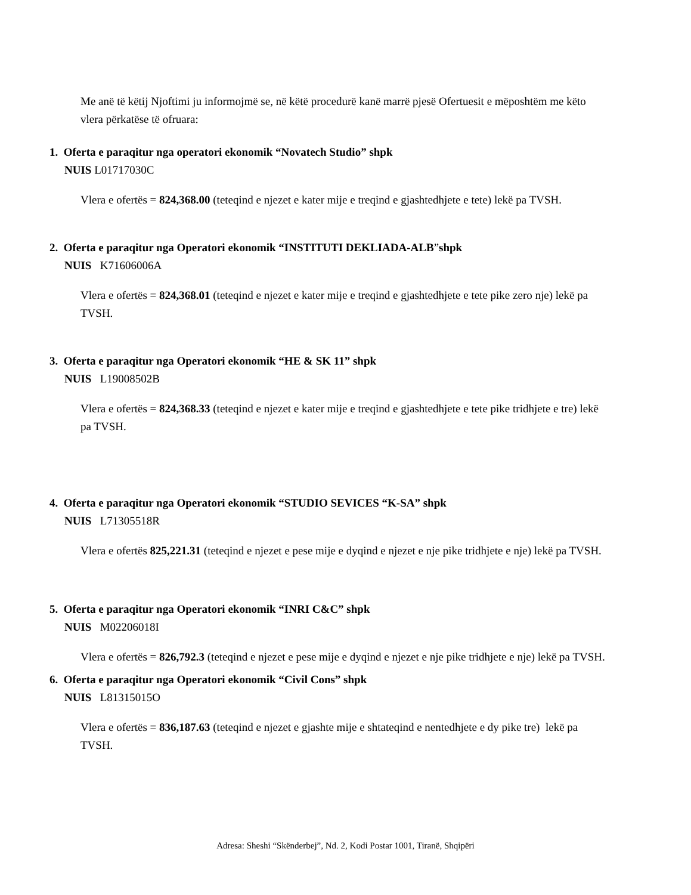Me anë të këtij Njoftimi ju informojmë se, në këtë procedurë kanë marrë pjesë Ofertuesit e mëposhtëm me këto vlera përkatëse të ofruara:
1. Oferta e paraqitur nga operatori ekonomik “Novatech Studio” shpk
NUIS L01717030C
Vlera e ofertës = 824,368.00 (teteqind e njezet e kater mije e treqind e gjashtedhjete e tete) lekë pa TVSH.
2. Oferta e paraqitur nga Operatori ekonomik “INSTITUTI DEKLIADA-ALB”shpk
NUIS K71606006A
Vlera e ofertës = 824,368.01 (teteqind e njezet e kater mije e treqind e gjashtedhjete e tete pike zero nje) lekë pa TVSH.
3. Oferta e paraqitur nga Operatori ekonomik “HE & SK 11” shpk
NUIS L19008502B
Vlera e ofertës = 824,368.33 (teteqind e njezet e kater mije e treqind e gjashtedhjete e tete pike tridhjete e tre) lekë pa TVSH.
4. Oferta e paraqitur nga Operatori ekonomik “STUDIO SEVICES “K-SA” shpk
NUIS L71305518R
Vlera e ofertës 825,221.31 (teteqind e njezet e pese mije e dyqind e njezet e nje pike tridhjete e nje) lekë pa TVSH.
5. Oferta e paraqitur nga Operatori ekonomik “INRI C&C” shpk
NUIS M02206018I
Vlera e ofertës = 826,792.3 (teteqind e njezet e pese mije e dyqind e njezet e nje pike tridhjete e nje) lekë pa TVSH.
6. Oferta e paraqitur nga Operatori ekonomik “Civil Cons” shpk
NUIS L81315015O
Vlera e ofertës = 836,187.63 (teteqind e njezet e gjashte mije e shtateqind e nentedhjete e dy pike tre) lekë pa TVSH.
Adresa: Sheshi “Skënderbej”, Nd. 2, Kodi Postar 1001, Tiranë, Shqipëri